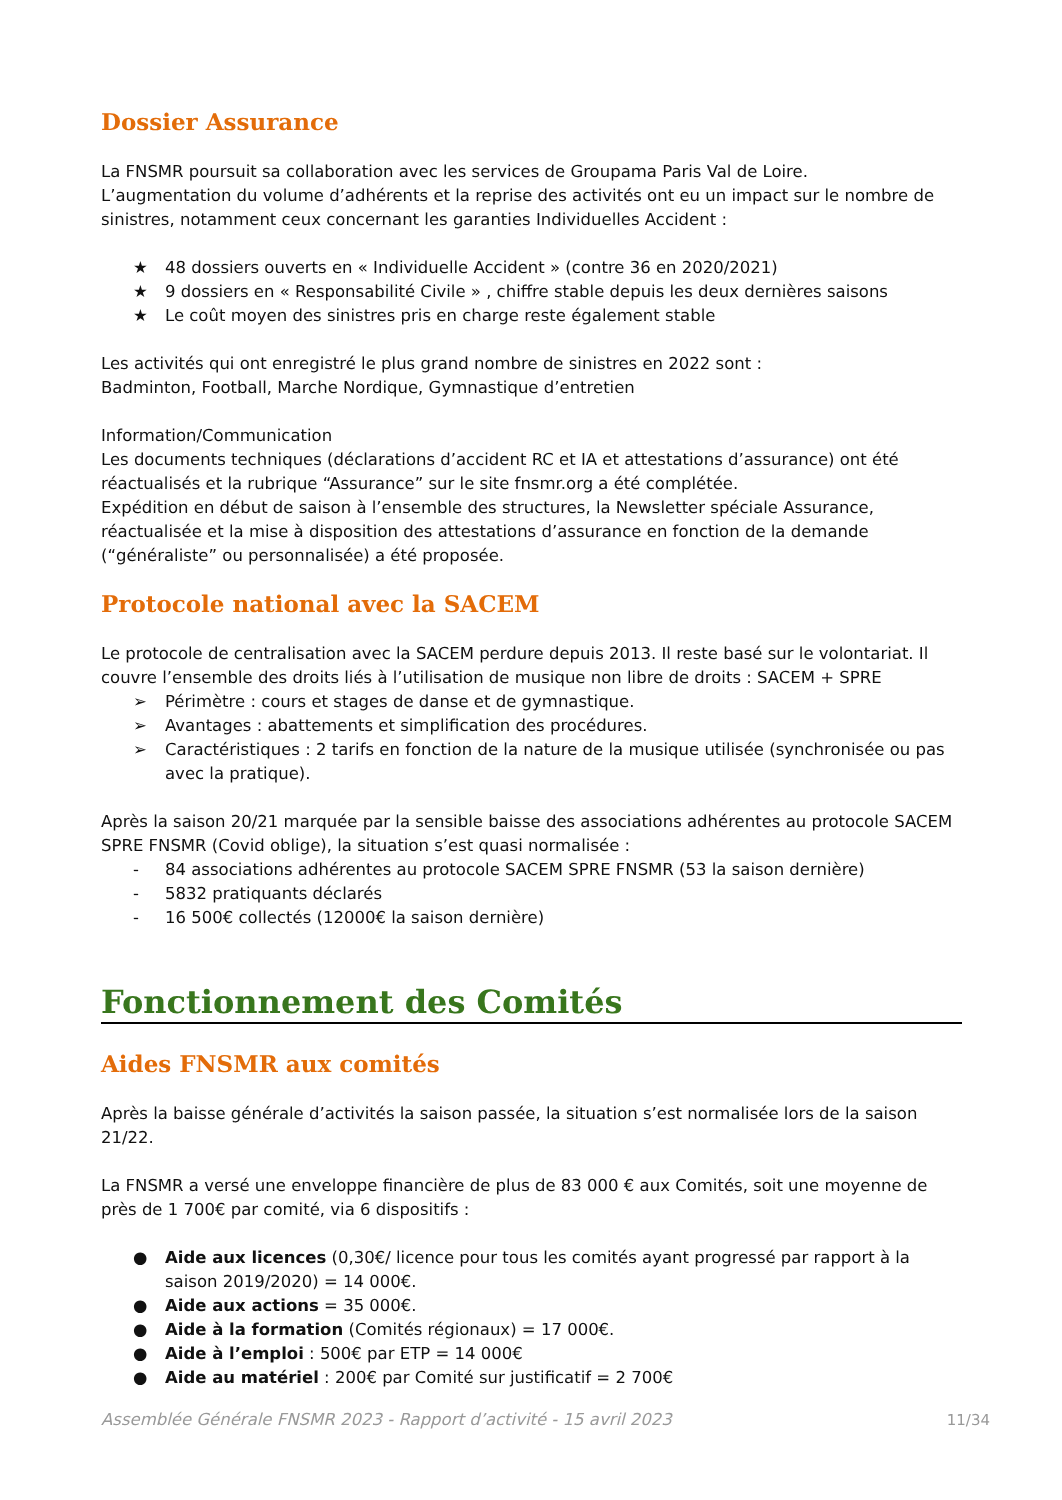Dossier Assurance
La FNSMR poursuit sa collaboration avec les services de Groupama Paris Val de Loire.
L’augmentation du volume d’adhérents et la reprise des activités ont eu un impact sur le nombre de sinistres, notamment ceux concernant les garanties Individuelles Accident :
★ 48 dossiers ouverts en « Individuelle Accident » (contre 36 en 2020/2021)
★ 9 dossiers en « Responsabilité Civile » , chiffre stable depuis les deux dernières saisons
★ Le coût moyen des sinistres pris en charge reste également stable
Les activités qui ont enregistré le plus grand nombre de sinistres en 2022 sont :
Badminton, Football, Marche Nordique, Gymnastique d’entretien
Information/Communication
Les documents techniques (déclarations d’accident RC et IA et attestations d’assurance) ont été réactualisés et la rubrique “Assurance” sur le site fnsmr.org a été complétée.
Expédition en début de saison à l’ensemble des structures, la Newsletter spéciale Assurance, réactualisée et la mise à disposition des attestations d’assurance en fonction de la demande (“généraliste” ou personnalisée) a été proposée.
Protocole national avec la SACEM
Le protocole de centralisation avec la SACEM perdure depuis 2013. Il reste basé sur le volontariat. Il couvre l’ensemble des droits liés à l’utilisation de musique non libre de droits : SACEM + SPRE
➢ Périmètre : cours et stages de danse et de gymnastique.
➢ Avantages : abattements et simplification des procédures.
➢ Caractéristiques : 2 tarifs en fonction de la nature de la musique utilisée (synchronisée ou pas avec la pratique).
Après la saison 20/21 marquée par la sensible baisse des associations adhérentes au protocole SACEM SPRE FNSMR (Covid oblige), la situation s’est quasi normalisée :
- 84 associations adhérentes au protocole SACEM SPRE FNSMR (53 la saison dernière)
- 5832 pratiquants déclarés
- 16 500€ collectés (12000€ la saison dernière)
Fonctionnement des Comités
Aides FNSMR aux comités
Après la baisse générale d’activités la saison passée, la situation s’est normalisée lors de la saison 21/22.
La FNSMR a versé une enveloppe financière de plus de 83 000 € aux Comités, soit une moyenne de près de 1 700€ par comité, via 6 dispositifs :
● Aide aux licences (0,30€/ licence pour tous les comités ayant progressé par rapport à la saison 2019/2020) = 14 000€.
● Aide aux actions = 35 000€.
● Aide à la formation (Comités régionaux) = 17 000€.
● Aide à l’emploi : 500€ par ETP = 14 000€
● Aide au matériel : 200€ par Comité sur justificatif = 2 700€
Assemblée Générale FNSMR 2023 - Rapport d’activité - 15 avril 2023 11/34